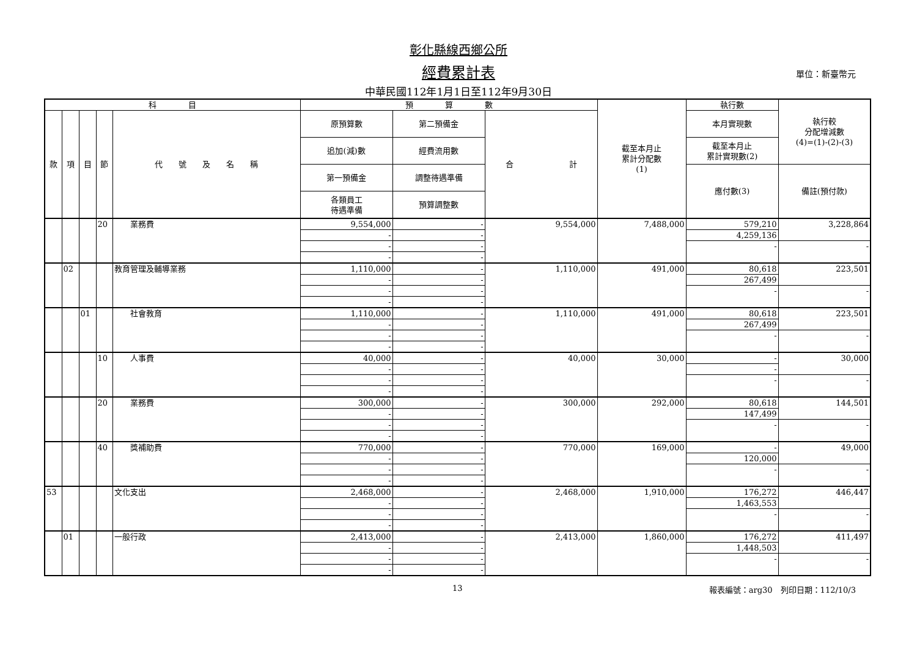彰化縣線西鄉公所
經費累計表
中華民國112年1月1日至112年9月30日
單位：新臺幣元
| 科 目 | | | | | 預 算 數 | | | 截至本月止 累計分配數 (1) | 執行數 | 執行較 分配增減數 (4)=(1)-(2)-(3) |
| --- | --- | --- | --- | --- | --- | --- | --- | --- | --- | --- |
| 款 | 項 | 目 | 節 | 代 號 及 名 稱 | 原預算數 | 第二預備金 | 合 計 | | 本月實現數 | |
| | | | | | 追加(減)數 | 經費流用數 | | | 截至本月止 累計實現數(2) | |
| | | | | | 第一預備金 | 調整待遇準備 | | | 應付數(3) | 備註(預付款) |
| | | | | | 各類員工 待遇準備 | 預算調整數 | | | | |
| | | | 20 | 業務費 | 9,554,000 | - | 9,554,000 | 7,488,000 | 579,210 | 3,228,864 |
| | | | | | - | - | | | 4,259,136 | |
| | | | | | - | - | | | - | - |
| | | | | | - | - | | | | |
| | 02 | | | 教育管理及輔導業務 | 1,110,000 | - | 1,110,000 | 491,000 | 80,618 | 223,501 |
| | | | | | - | - | | | 267,499 | |
| | | | | | - | - | | | - | - |
| | | | | | - | - | | | | |
| | | 01 | | 社會教育 | 1,110,000 | - | 1,110,000 | 491,000 | 80,618 | 223,501 |
| | | | | | - | - | | | 267,499 | |
| | | | | | - | - | | | - | - |
| | | | | | - | - | | | | |
| | | | 10 | 人事費 | 40,000 | - | 40,000 | 30,000 | - | 30,000 |
| | | | | | - | - | | | - | |
| | | | | | - | - | | | - | - |
| | | | | | - | - | | | | |
| | | | 20 | 業務費 | 300,000 | - | 300,000 | 292,000 | 80,618 | 144,501 |
| | | | | | - | - | | | 147,499 | |
| | | | | | - | - | | | - | - |
| | | | | | - | - | | | | |
| | | | 40 | 獎補助費 | 770,000 | - | 770,000 | 169,000 | - | 49,000 |
| | | | | | - | - | | | 120,000 | |
| | | | | | - | - | | | - | - |
| | | | | | - | - | | | | |
| 53 | | | | 文化支出 | 2,468,000 | - | 2,468,000 | 1,910,000 | 176,272 | 446,447 |
| | | | | | - | - | | | 1,463,553 | |
| | | | | | - | - | | | - | - |
| | | | | | - | - | | | | |
| | 01 | | | 一般行政 | 2,413,000 | - | 2,413,000 | 1,860,000 | 176,272 | 411,497 |
| | | | | | - | - | | | 1,448,503 | |
| | | | | | - | - | | | - | - |
| | | | | | - | - | | | | |
13 報表編號：arg30　列印日期：112/10/3